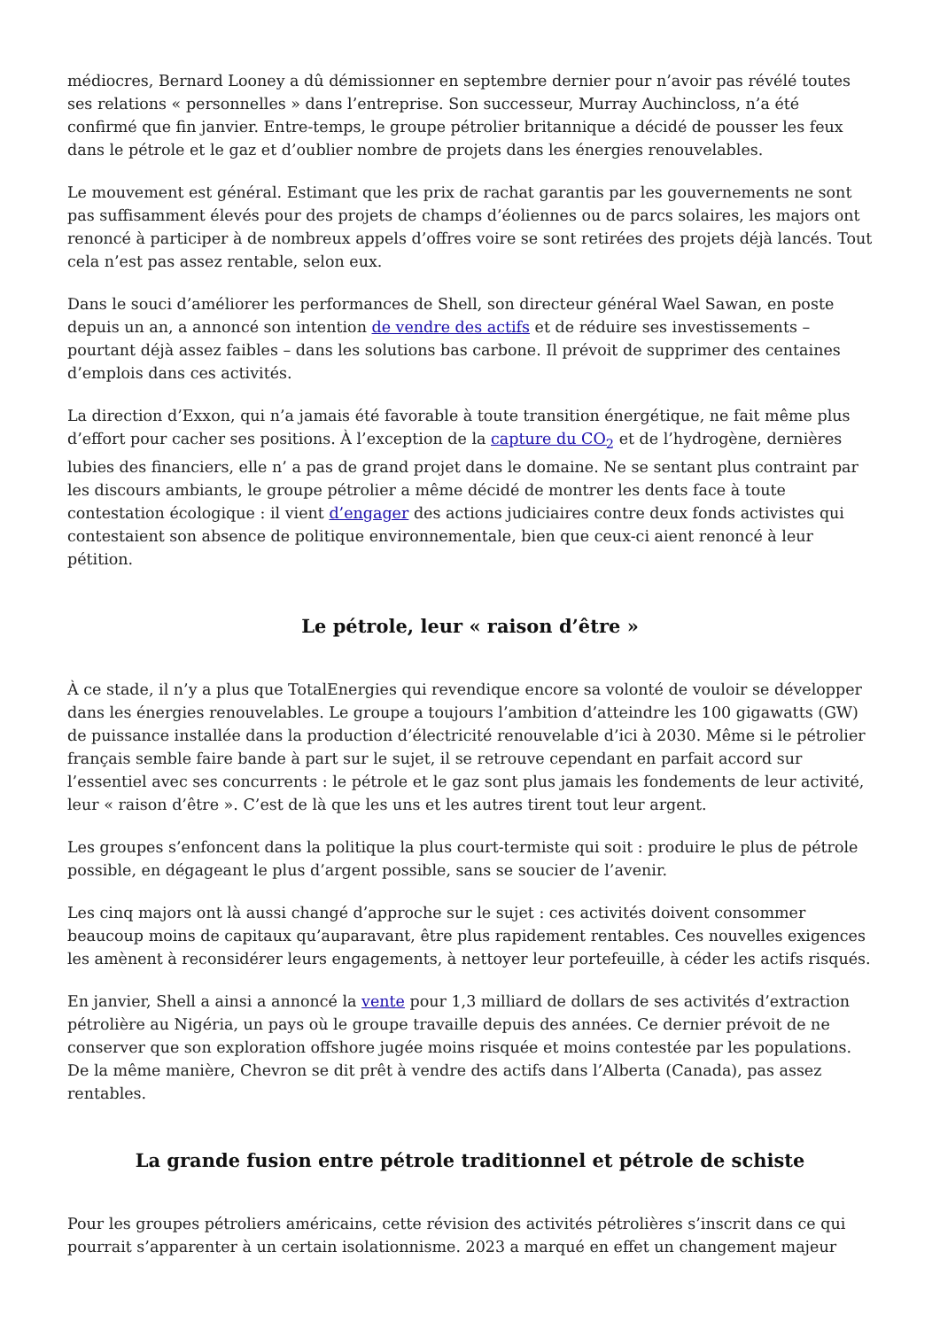médiocres, Bernard Looney a dû démissionner en septembre dernier pour n’avoir pas révélé toutes ses relations « personnelles » dans l’entreprise. Son successeur, Murray Auchincloss, n’a été confirmé que fin janvier. Entre-temps, le groupe pétrolier britannique a décidé de pousser les feux dans le pétrole et le gaz et d’oublier nombre de projets dans les énergies renouvelables.
Le mouvement est général. Estimant que les prix de rachat garantis par les gouvernements ne sont pas suffisamment élevés pour des projets de champs d’éoliennes ou de parcs solaires, les majors ont renoncé à participer à de nombreux appels d’offres voire se sont retirées des projets déjà lancés. Tout cela n’est pas assez rentable, selon eux.
Dans le souci d’améliorer les performances de Shell, son directeur général Wael Sawan, en poste depuis un an, a annoncé son intention de vendre des actifs et de réduire ses investissements – pourtant déjà assez faibles – dans les solutions bas carbone. Il prévoit de supprimer des centaines d’emplois dans ces activités.
La direction d’Exxon, qui n’a jamais été favorable à toute transition énergétique, ne fait même plus d’effort pour cacher ses positions. À l’exception de la capture du CO<sub>2</sub> et de l’hydrogène, dernières lubies des financiers, elle n’ a pas de grand projet dans le domaine. Ne se sentant plus contraint par les discours ambiants, le groupe pétrolier a même décidé de montrer les dents face à toute contestation écologique : il vient d’engager des actions judiciaires contre deux fonds activistes qui contestaient son absence de politique environnementale, bien que ceux-ci aient renoncé à leur pétition.
Le pétrole, leur « raison d’être »
À ce stade, il n’y a plus que TotalEnergies qui revendique encore sa volonté de vouloir se développer dans les énergies renouvelables. Le groupe a toujours l’ambition d’atteindre les 100 gigawatts (GW) de puissance installée dans la production d’électricité renouvelable d’ici à 2030. Même si le pétrolier français semble faire bande à part sur le sujet, il se retrouve cependant en parfait accord sur l’essentiel avec ses concurrents : le pétrole et le gaz sont plus jamais les fondements de leur activité, leur « raison d’être ». C’est de là que les uns et les autres tirent tout leur argent.
Les groupes s’enfoncent dans la politique la plus court-termiste qui soit : produire le plus de pétrole possible, en dégageant le plus d’argent possible, sans se soucier de l’avenir.
Les cinq majors ont là aussi changé d’approche sur le sujet : ces activités doivent consommer beaucoup moins de capitaux qu’auparavant, être plus rapidement rentables. Ces nouvelles exigences les amènent à reconsidérer leurs engagements, à nettoyer leur portefeuille, à céder les actifs risqués.
En janvier, Shell a ainsi a annoncé la vente pour 1,3 milliard de dollars de ses activités d’extraction pétrolière au Nigéria, un pays où le groupe travaille depuis des années. Ce dernier prévoit de ne conserver que son exploration offshore jugée moins risquée et moins contestée par les populations. De la même manière, Chevron se dit prêt à vendre des actifs dans l’Alberta (Canada), pas assez rentables.
La grande fusion entre pétrole traditionnel et pétrole de schiste
Pour les groupes pétroliers américains, cette révision des activités pétrolières s’inscrit dans ce qui pourrait s’apparenter à un certain isolationnisme. 2023 a marqué en effet un changement majeur